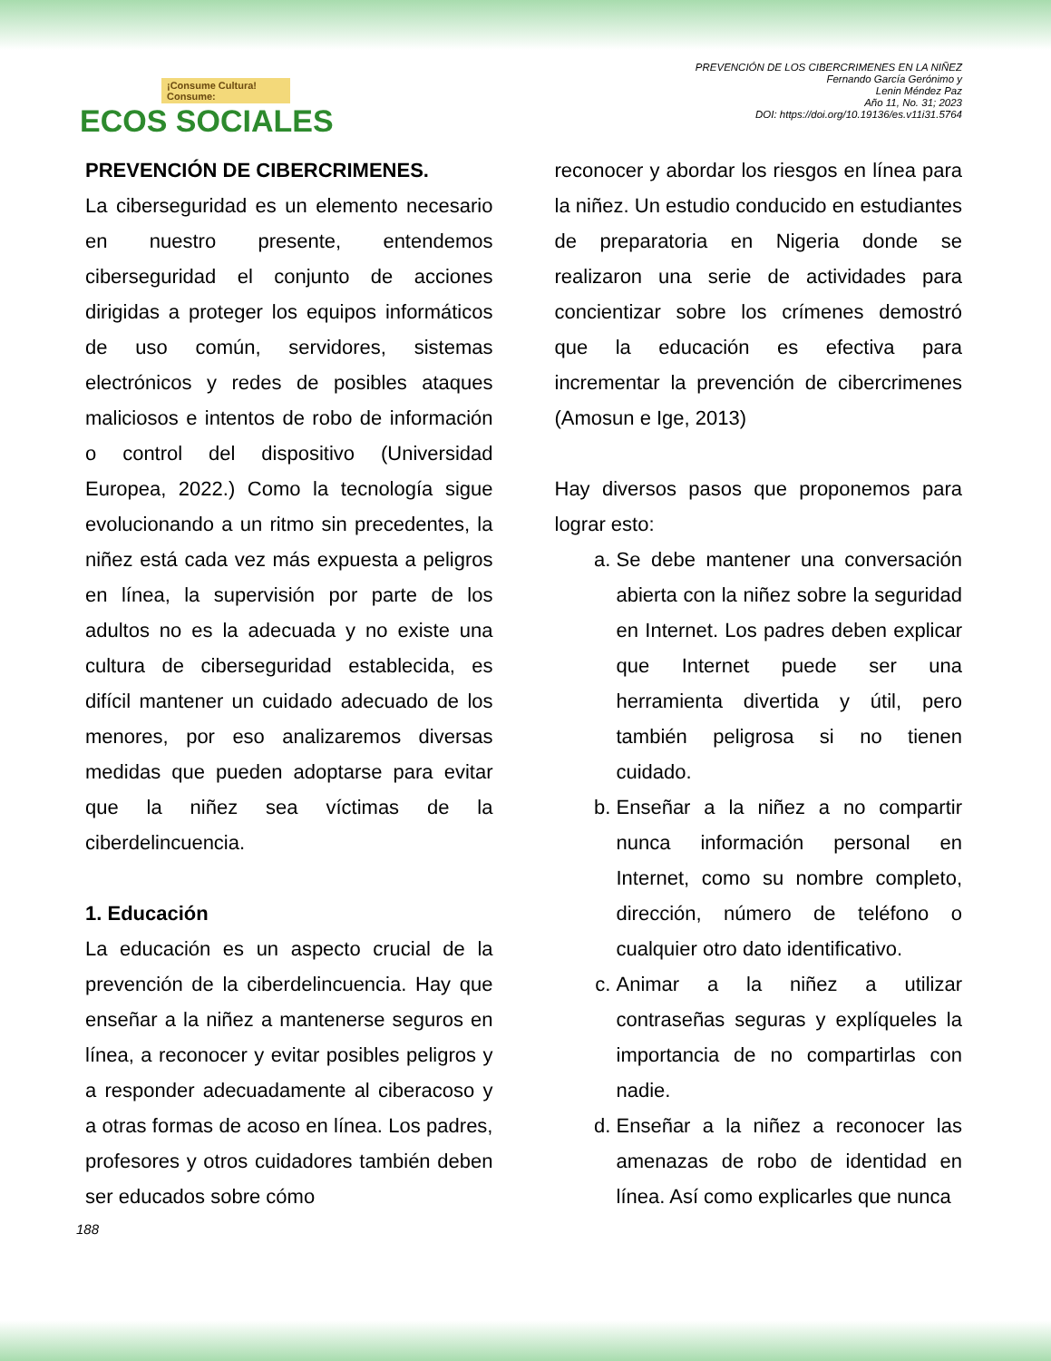¡Consume Cultura! Consume:
ECOS SOCIALES
PREVENCIÓN DE LOS CIBERCRIMENES EN LA NIÑEZ
Fernando García Gerónimo y
Lenin Méndez Paz
Año 11, No. 31; 2023
DOI: https://doi.org/10.19136/es.v11i31.5764
PREVENCIÓN DE CIBERCRIMENES.
La ciberseguridad es un elemento necesario en nuestro presente, entendemos ciberseguridad el conjunto de acciones dirigidas a proteger los equipos informáticos de uso común, servidores, sistemas electrónicos y redes de posibles ataques maliciosos e intentos de robo de información o control del dispositivo (Universidad Europea, 2022.) Como la tecnología sigue evolucionando a un ritmo sin precedentes, la niñez está cada vez más expuesta a peligros en línea, la supervisión por parte de los adultos no es la adecuada y no existe una cultura de ciberseguridad establecida, es difícil mantener un cuidado adecuado de los menores, por eso analizaremos diversas medidas que pueden adoptarse para evitar que la niñez sea víctimas de la ciberdelincuencia.
1. Educación
La educación es un aspecto crucial de la prevención de la ciberdelincuencia. Hay que enseñar a la niñez a mantenerse seguros en línea, a reconocer y evitar posibles peligros y a responder adecuadamente al ciberacoso y a otras formas de acoso en línea. Los padres, profesores y otros cuidadores también deben ser educados sobre cómo
reconocer y abordar los riesgos en línea para la niñez. Un estudio conducido en estudiantes de preparatoria en Nigeria donde se realizaron una serie de actividades para concientizar sobre los crímenes demostró que la educación es efectiva para incrementar la prevención de cibercrimenes (Amosun e Ige, 2013)
Hay diversos pasos que proponemos para lograr esto:
a. Se debe mantener una conversación abierta con la niñez sobre la seguridad en Internet. Los padres deben explicar que Internet puede ser una herramienta divertida y útil, pero también peligrosa si no tienen cuidado.
b. Enseñar a la niñez a no compartir nunca información personal en Internet, como su nombre completo, dirección, número de teléfono o cualquier otro dato identificativo.
c. Animar a la niñez a utilizar contraseñas seguras y explíqueles la importancia de no compartirlas con nadie.
d. Enseñar a la niñez a reconocer las amenazas de robo de identidad en línea. Así como explicarles que nunca
188